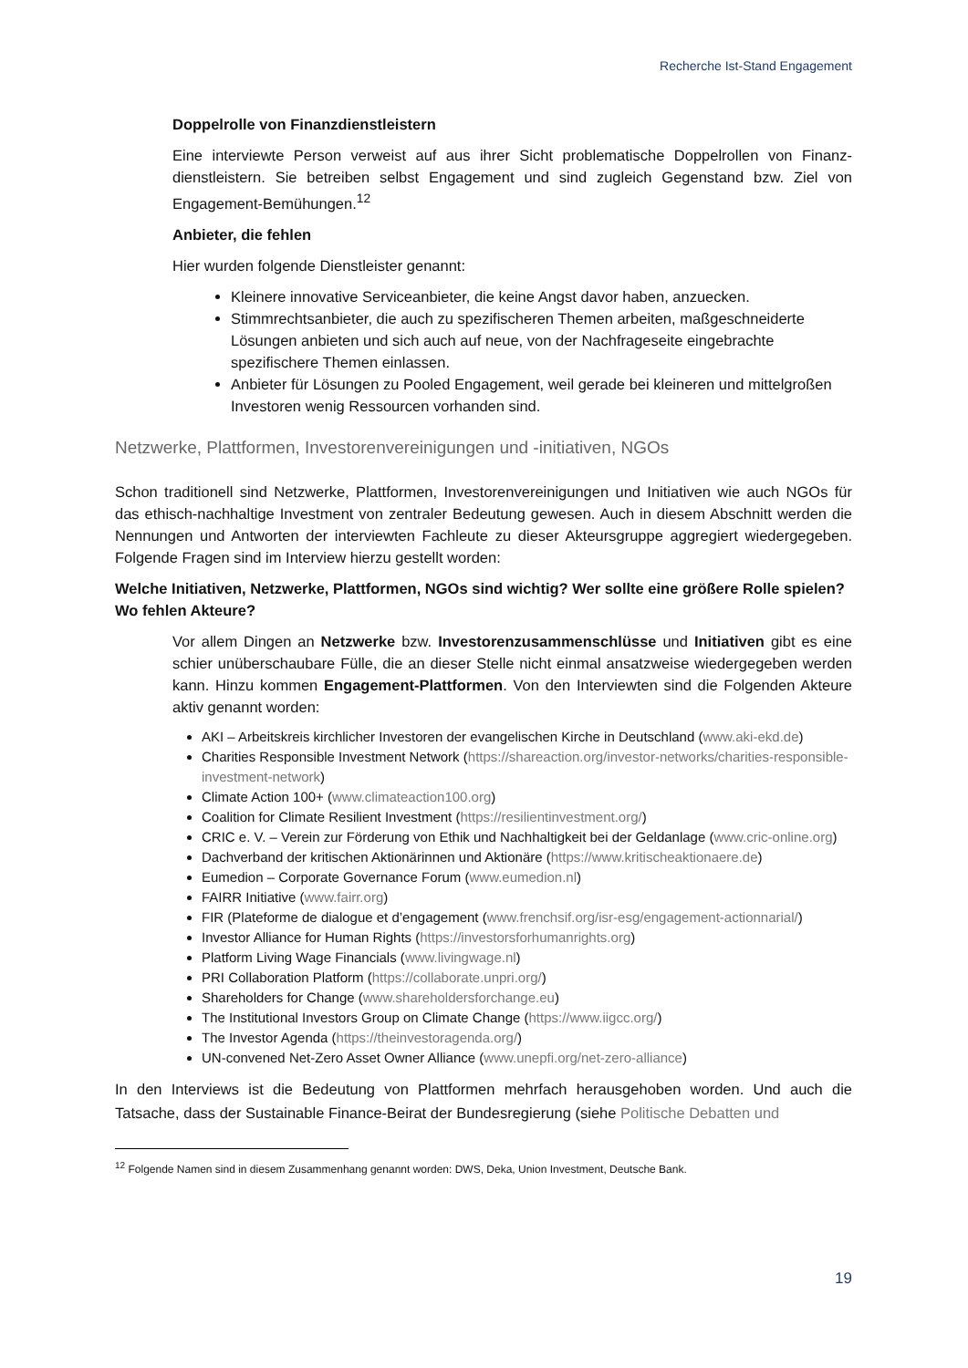Recherche Ist-Stand Engagement
Doppelrolle von Finanzdienstleistern
Eine interviewte Person verweist auf aus ihrer Sicht problematische Doppelrollen von Finanz­dienstleistern. Sie betreiben selbst Engagement und sind zugleich Gegenstand bzw. Ziel von Engagement-Bemühungen.<sup>12</sup>
Anbieter, die fehlen
Hier wurden folgende Dienstleister genannt:
Kleinere innovative Serviceanbieter, die keine Angst davor haben, anzuecken.
Stimmrechtsanbieter, die auch zu spezifischeren Themen arbeiten, maßgeschnei­derte Lösungen anbieten und sich auch auf neue, von der Nachfrageseite einge­brachte spezifischere Themen einlassen.
Anbieter für Lösungen zu Pooled Engagement, weil gerade bei kleineren und mittel­großen Investoren wenig Ressourcen vorhanden sind.
Netzwerke, Plattformen, Investorenvereinigungen und -initiativen, NGOs
Schon traditionell sind Netzwerke, Plattformen, Investorenvereinigungen und Initiativen wie auch NGOs für das ethisch-nachhaltige Investment von zentraler Bedeutung gewesen. Auch in diesem Ab­schnitt werden die Nennungen und Antworten der interviewten Fachleute zu dieser Akteursgruppe aggregiert wiedergegeben. Folgende Fragen sind im Interview hierzu gestellt worden:
Welche Initiativen, Netzwerke, Plattformen, NGOs sind wichtig? Wer sollte eine größere Rolle spie­len? Wo fehlen Akteure?
Vor allem Dingen an Netzwerke bzw. Investorenzusammenschlüsse und Initiativen gibt es eine schier unüberschaubare Fülle, die an dieser Stelle nicht einmal ansatzweise wiedergege­ben werden kann. Hinzu kommen Engagement-Plattformen. Von den Interviewten sind die Folgenden Akteure aktiv genannt worden:
AKI – Arbeitskreis kirchlicher Investoren der evangelischen Kirche in Deutschland (www.aki-ekd.de)
Charities Responsible Investment Network (https://shareaction.org/investor-networks/charities-responsible-investment-network)
Climate Action 100+ (www.climateaction100.org)
Coalition for Climate Resilient Investment (https://resilientinvestment.org/)
CRIC e. V. – Verein zur Förderung von Ethik und Nachhaltigkeit bei der Geldanlage (www.cric-on­line.org)
Dachverband der kritischen Aktionärinnen und Aktionäre (https://www.kritischeaktionaere.de)
Eumedion – Corporate Governance Forum (www.eumedion.nl)
FAIRR Initiative (www.fairr.org)
FIR (Plateforme de dialogue et d’engagement (www.frenchsif.org/isr-esg/engagement-actionna­rial/)
Investor Alliance for Human Rights (https://investorsforhumanrights.org)
Platform Living Wage Financials (www.livingwage.nl)
PRI Collaboration Platform (https://collaborate.unpri.org/)
Shareholders for Change (www.shareholdersforchange.eu)
The Institutional Investors Group on Climate Change (https://www.iigcc.org/)
The Investor Agenda (https://theinvestoragenda.org/)
UN-convened Net-Zero Asset Owner Alliance (www.unepfi.org/net-zero-alliance)
In den Interviews ist die Bedeutung von Plattformen mehrfach herausgehoben worden. Und auch die Tatsache, dass der Sustainable Finance-Beirat der Bundesregierung (siehe Politische Debatten und
<sup>12</sup> Folgende Namen sind in diesem Zusammenhang genannt worden: DWS, Deka, Union Investment, Deutsche Bank.
19